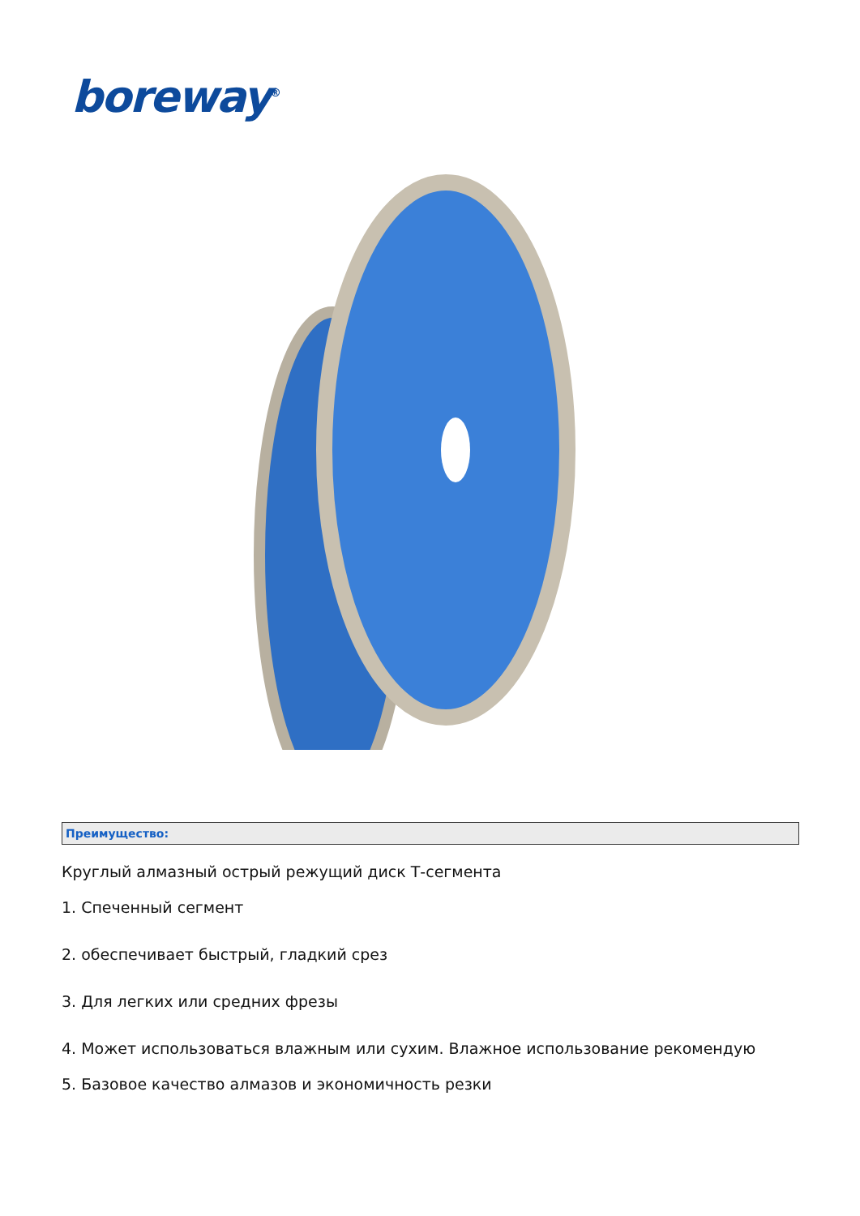boreway<sup>®</sup>
Преимущество:
Круглый алмазный острый режущий диск Т-сегмента
1. Спеченный сегмент
2. обеспечивает быстрый, гладкий срез
3. Для легких или средних фрезы
4. Может использоваться влажным или сухим. Влажное использование рекомендую
5. Базовое качество алмазов и экономичность резки